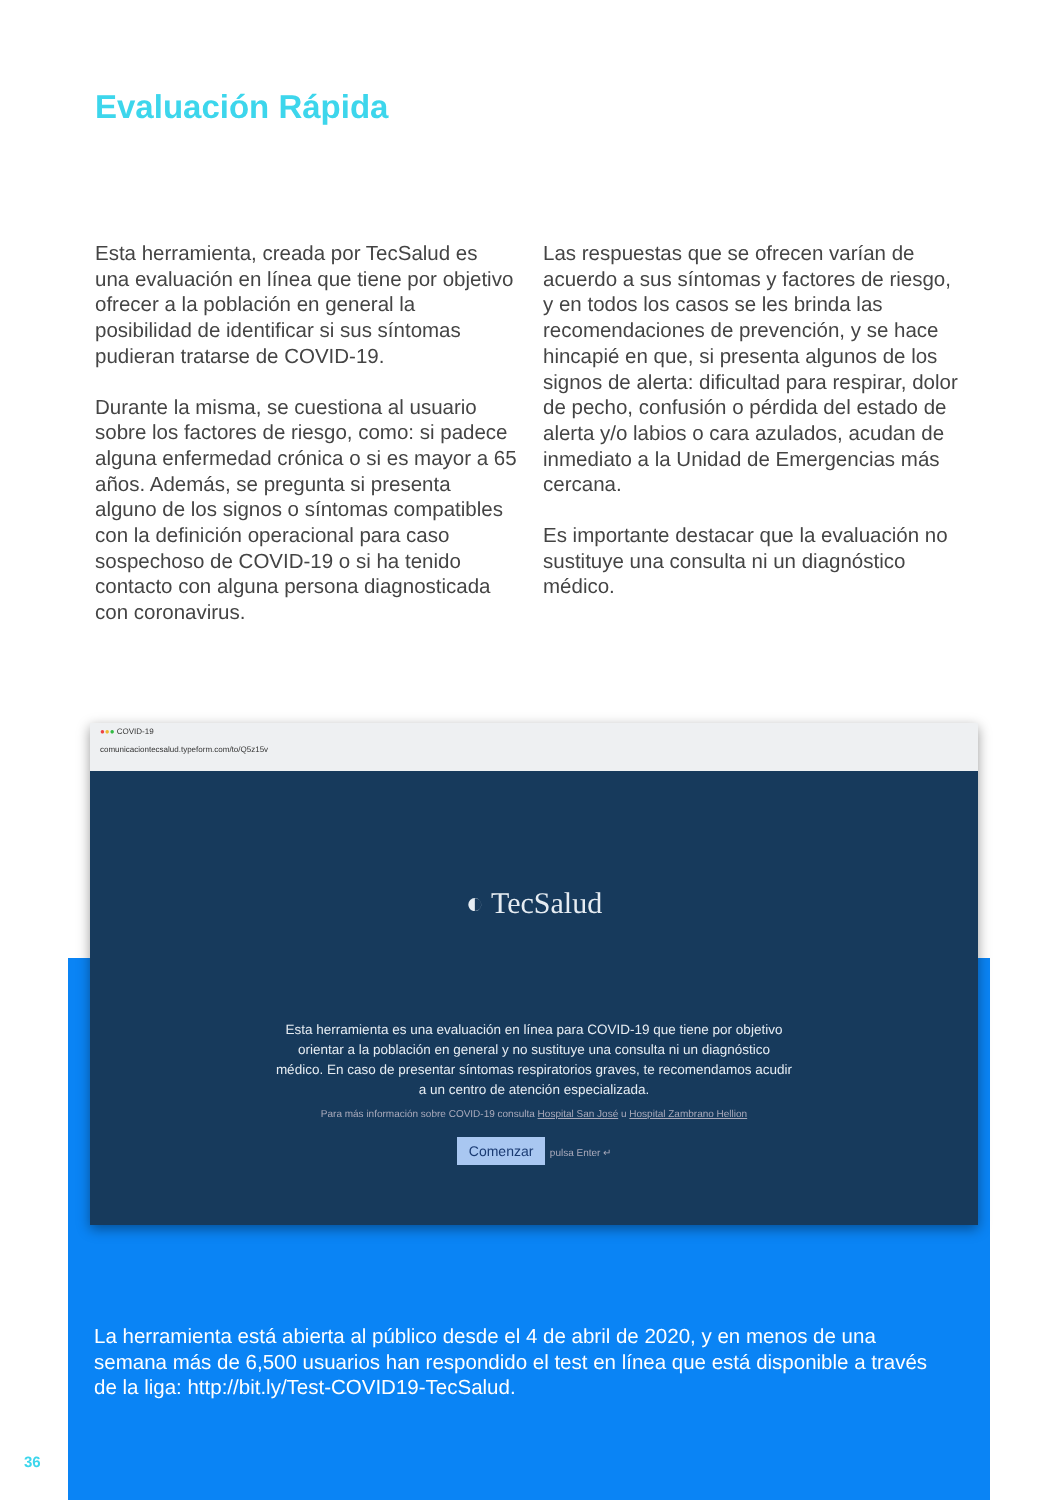Evaluación Rápida
Esta herramienta, creada por TecSalud es una evaluación en línea que tiene por objetivo ofrecer a la población en general la posibilidad de identificar si sus síntomas pudieran tratarse de COVID-19.
Durante la misma, se cuestiona al usuario sobre los factores de riesgo, como: si padece alguna enfermedad crónica o si es mayor a 65 años. Además, se pregunta si presenta alguno de los signos o síntomas compatibles con la definición operacional para caso sospechoso de COVID-19 o si ha tenido contacto con alguna persona diagnosticada con coronavirus.
Las respuestas que se ofrecen varían de acuerdo a sus síntomas y factores de riesgo, y en todos los casos se les brinda las recomendaciones de prevención, y se hace hincapié en que, si presenta algunos de los signos de alerta: dificultad para respirar, dolor de pecho, confusión o pérdida del estado de alerta y/o labios o cara azulados, acudan de inmediato a la Unidad de Emergencias más cercana.
Es importante destacar que la evaluación no sustituye una consulta ni un diagnóstico médico.
●●● COVID-19
comunicaciontecsalud.typeform.com/to/Q5z15v
◐ TecSalud
Esta herramienta es una evaluación en línea para COVID-19 que tiene por objetivo orientar a la población en general y no sustituye una consulta ni un diagnóstico médico. En caso de presentar síntomas respiratorios graves, te recomendamos acudir a un centro de atención especializada.
Para más información sobre COVID-19 consulta Hospital San José u Hospital Zambrano Hellion
Comenzar pulsa Enter ↵
La herramienta está abierta al público desde el 4 de abril de 2020, y en menos de una semana más de 6,500 usuarios han respondido el test en línea que está disponible a través de la liga: http://bit.ly/Test-COVID19-TecSalud.
36